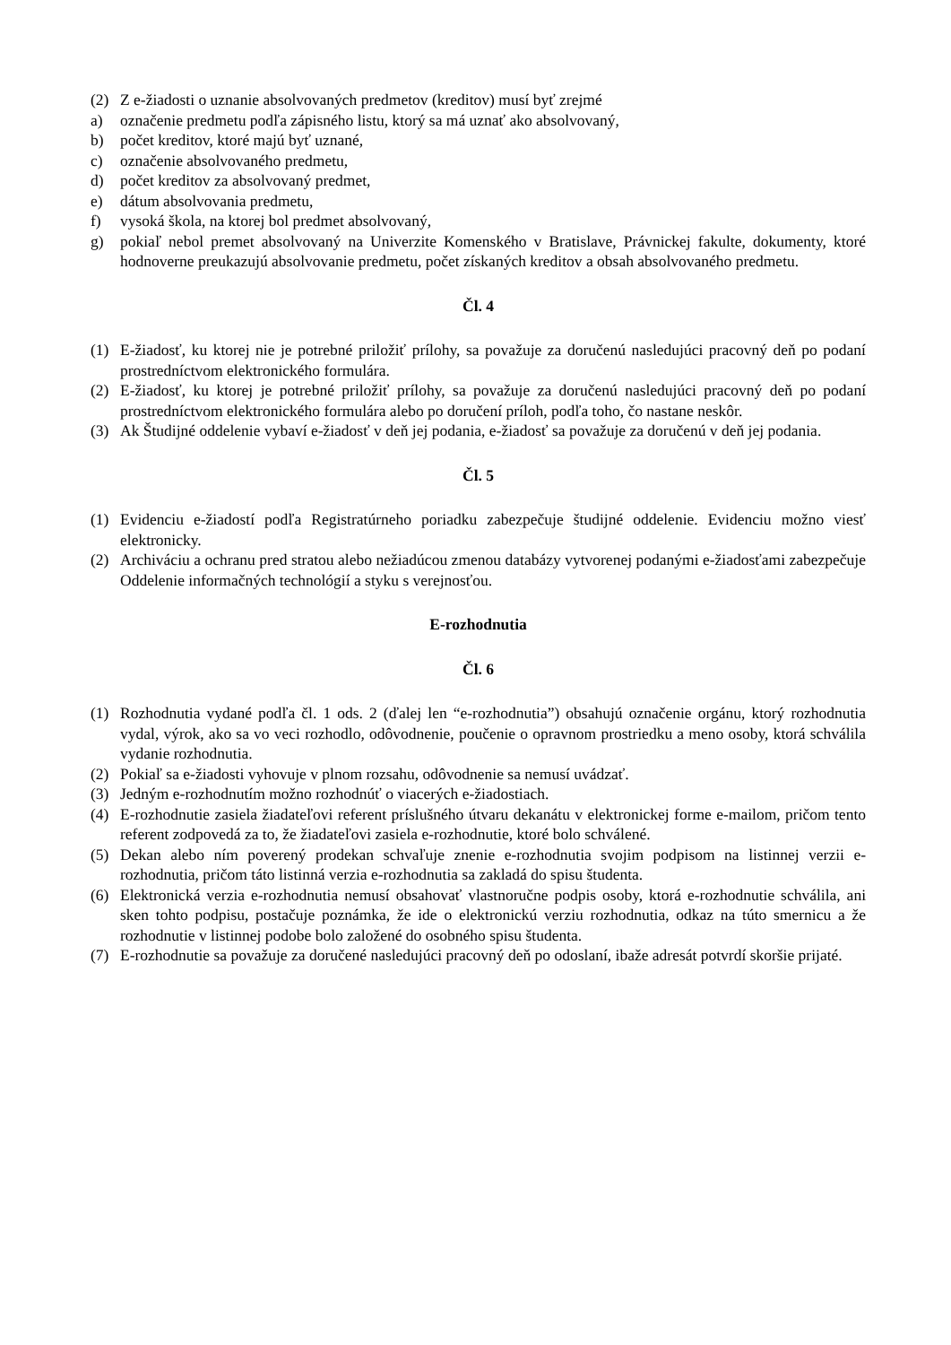(2) Z e-žiadosti o uznanie absolvovaných predmetov (kreditov) musí byť zrejmé
a) označenie predmetu podľa zápisného listu, ktorý sa má uznať ako absolvovaný,
b) počet kreditov, ktoré majú byť uznané,
c) označenie absolvovaného predmetu,
d) počet kreditov za absolvovaný predmet,
e) dátum absolvovania predmetu,
f) vysoká škola, na ktorej bol predmet absolvovaný,
g) pokiaľ nebol premet absolvovaný na Univerzite Komenského v Bratislave, Právnickej fakulte, dokumenty, ktoré hodnoverne preukazujú absolvovanie predmetu, počet získaných kreditov a obsah absolvovaného predmetu.
Čl. 4
(1) E-žiadosť, ku ktorej nie je potrebné priložiť prílohy, sa považuje za doručenú nasledujúci pracovný deň po podaní prostredníctvom elektronického formulára.
(2) E-žiadosť, ku ktorej je potrebné priložiť prílohy, sa považuje za doručenú nasledujúci pracovný deň po podaní prostredníctvom elektronického formulára alebo po doručení príloh, podľa toho, čo nastane neskôr.
(3) Ak Študijné oddelenie vybaví e-žiadosť v deň jej podania, e-žiadosť sa považuje za doručenú v deň jej podania.
Čl. 5
(1) Evidenciu e-žiadostí podľa Registratúrneho poriadku zabezpečuje študijné oddelenie. Evidenciu možno viesť elektronicky.
(2) Archiváciu a ochranu pred stratou alebo nežiadúcou zmenou databázy vytvorenej podanými e-žiadosťami zabezpečuje Oddelenie informačných technológií a styku s verejnosťou.
E-rozhodnutia
Čl. 6
(1) Rozhodnutia vydané podľa čl. 1 ods. 2 (ďalej len “e-rozhodnutia”) obsahujú označenie orgánu, ktorý rozhodnutia vydal, výrok, ako sa vo veci rozhodlo, odôvodnenie, poučenie o opravnom prostriedku a meno osoby, ktorá schválila vydanie rozhodnutia.
(2) Pokiaľ sa e-žiadosti vyhovuje v plnom rozsahu, odôvodnenie sa nemusí uvádzať.
(3) Jedným e-rozhodnutím možno rozhodnúť o viacerých e-žiadostiach.
(4) E-rozhodnutie zasiela žiadateľovi referent príslušného útvaru dekanátu v elektronickej forme e-mailom, pričom tento referent zodpovedá za to, že žiadateľovi zasiela e-rozhodnutie, ktoré bolo schválené.
(5) Dekan alebo ním poverený prodekan schvaľuje znenie e-rozhodnutia svojim podpisom na listinnej verzii e-rozhodnutia, pričom táto listinná verzia e-rozhodnutia sa zakladá do spisu študenta.
(6) Elektronická verzia e-rozhodnutia nemusí obsahovať vlastnoručne podpis osoby, ktorá e-rozhodnutie schválila, ani sken tohto podpisu, postačuje poznámka, že ide o elektronickú verziu rozhodnutia, odkaz na túto smernicu a že rozhodnutie v listinnej podobe bolo založené do osobného spisu študenta.
(7) E-rozhodnutie sa považuje za doručené nasledujúci pracovný deň po odoslaní, ibaže adresát potvrdí skoršie prijaté.